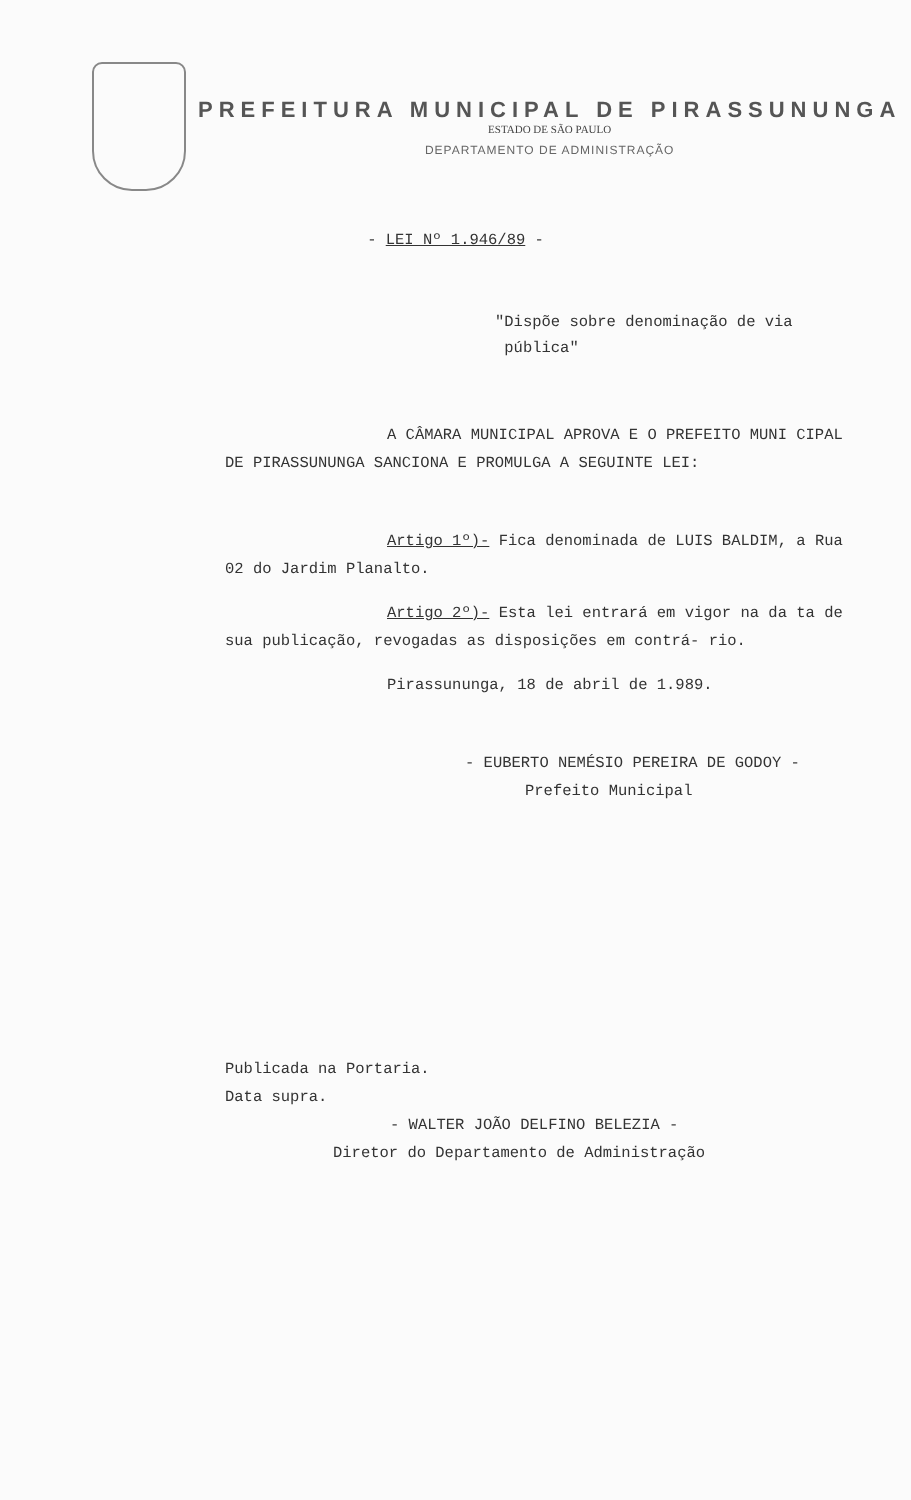PREFEITURA MUNICIPAL DE PIRASSUNUNGA
ESTADO DE SÃO PAULO
DEPARTAMENTO DE ADMINISTRAÇÃO
- LEI Nº 1.946/89 -
"Dispõe sobre denominação de via
pública"
A CÂMARA MUNICIPAL APROVA E O PREFEITO MUNI CIPAL DE PIRASSUNUNGA SANCIONA E PROMULGA A SEGUINTE LEI:
Artigo 1º)- Fica denominada de LUIS BALDIM, a Rua 02 do Jardim Planalto.
Artigo 2º)- Esta lei entrará em vigor na da ta de sua publicação, revogadas as disposições em contrá- rio.
Pirassununga, 18 de abril de 1.989.
- EUBERTO NEMÉSIO PEREIRA DE GODOY -
Prefeito Municipal
Publicada na Portaria.
Data supra.
- WALTER JOÃO DELFINO BELEZIA -
Diretor do Departamento de Administração